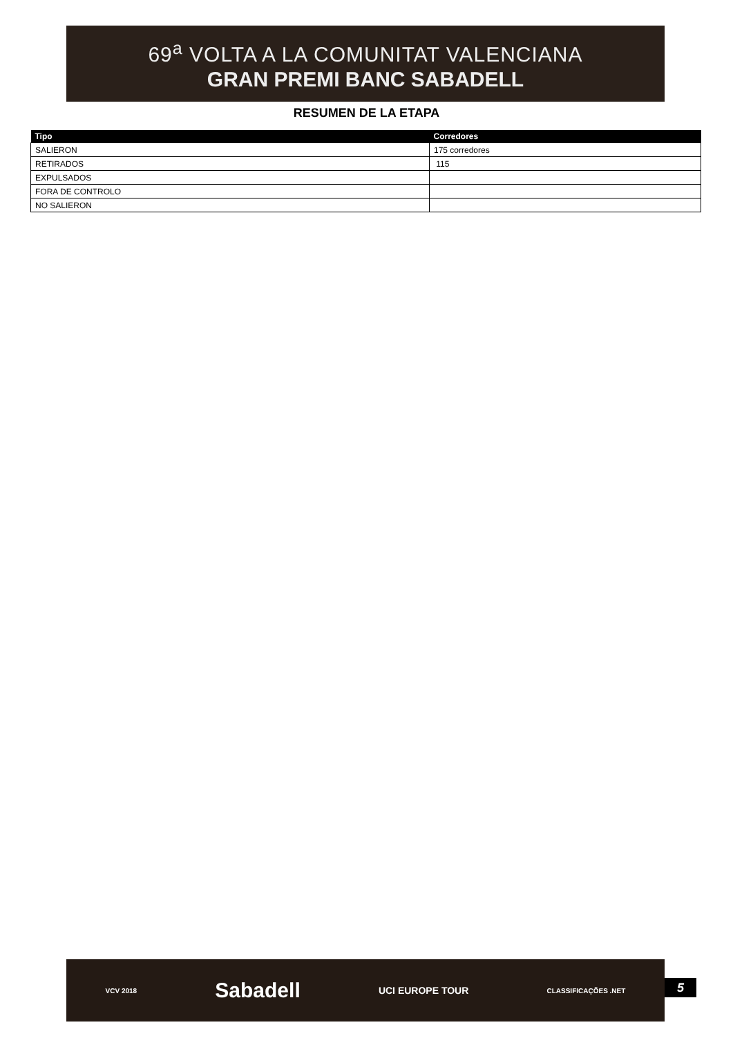69<sup>a</sup> VOLTA A LA COMUNITAT VALENCIANA
GRAN PREMI BANC SABADELL
RESUMEN DE LA ETAPA
| Tipo | Corredores |
| --- | --- |
| SALIERON | 175 corredores |
| RETIRADOS | 115 |
| EXPULSADOS | |
| FORA DE CONTROLO | |
| NO SALIERON | |
VCV 2018 Sabadell UCI EUROPE TOUR CLASSIFICAÇÕES .NET
5